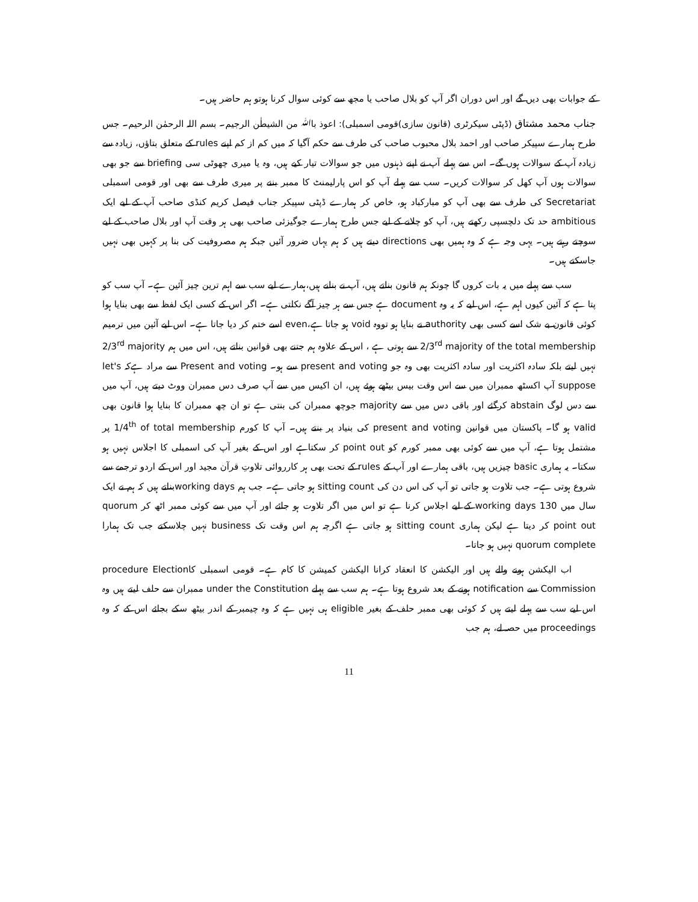کے جوابات بھی دیں گے اور اس دوران اگر آپ کو بلال صاحب یا مجھ سے کوئی سوال کرنا ہوتو ہم حاضر ہیں۔
جناب محمد مشتاق (ڈپٹی سیکرٹری (قانون سازی)قومی اسمبلی): اعوذ باﷲ من الشیطٰن الرجیم۔ بسم اللہ الرحمٰن الرحیم۔ جس طرح ہمارے سپیکر صاحب اور احمد بلال محبوب صاحب کی طرف سے حکم آگیا کہ میں کم از کم اپنے rules کے متعلق بتاؤں، زیادہ سے زیادہ آپ کے سوالات ہوں گے۔ اس سے پہلے آپ نے اپنے ذہنوں میں جو سوالات تیار کیے ہیں، وہ یا میری چھوٹی سی briefing سے جو بھی سوالات ہوں آپ کھل کر سوالات کریں۔ سب سے پہلے آپ کو اس پارلیمنٹ کا ممبر بننے پر میری طرف سے بھی اور قومی اسمبلی Secretariat کی طرف سے بھی آپ کو مبارکباد ہو، خاص کر ہمارے ڈپٹی سپیکر جناب فیصل کریم کنڈی صاحب آپ کے لیے ایک ambitious حد تک دلچسپی رکھتے ہیں، آپ کو چلانے کے لیے جس طرح ہمارے جوگیزئی صاحب بھی ہر وقت آپ اور بلال صاحب کے لیے سوچتے رہتے ہیں۔ یہی وجہ ہے کہ وہ ہمیں بھی directions دیتے ہیں کہ ہم یہاں ضرور آئیں جبکہ ہم مصروفیت کی بنا پر کہیں بھی نہیں جاسکتے ہیں۔
سب سے پہلے میں یہ بات کروں گا چونکہ ہم قانون بناتے ہیں، آپ نے بنانے ہیں،ہمارے لیے سب سے اہم ترین چیز آئین ہے۔ آپ سب کو پتا ہے کہ آئین کیوں اہم ہے، اس لیے کہ یہ وہ document ہے جس سے ہر چیز آگے نکلتی ہے۔ اگر اس کے کسی ایک لفظ سے بھی بنایا ہوا کوئی قانون بے شک اسے کسی بھی authority نے بنایا ہو تووہ void ہو جاتا ہے،even اسے ختم کر دیا جاتا ہے۔ اس لیے آئین میں ترمیم 2/3<sup>rd</sup> majority of the total membership سے ہوتی ہے ، اس کے علاوہ ہم جتنے بھی قوانین بناتے ہیں، اس میں ہم 2/3<sup>rd</sup> majority نہیں لیتے بلکہ سادہ اکثریت اور سادہ اکثریت بھی وہ جو present and voting سے ہو۔ Present and voting سے مراد ہےکہ let's suppose آپ اکسٹھ ممبران میں سے اس وقت بیس بیٹھے ہوئے ہیں، ان اکیس میں سے آپ صرف دس ممبران ووٹ دیتے ہیں، آپ میں سے دس لوگ abstain کرگئے اور باقی دس میں سے majority جوچھ ممبران کی بنتی ہے تو ان چھ ممبران کا بنایا ہوا قانون بھی valid ہو گا۔ پاکستان میں قوانین present and voting کی بنیاد پر بنتے ہیں۔ آپ کا کورم 1/4<sup>th</sup> of total membership پر مشتمل ہوتا ہے، آپ میں سے کوئی بھی ممبر کورم کو point out کر سکتاہے اور اس کے بغیر آپ کی اسمبلی کا اجلاس نہیں ہو سکتا۔ یہ ہماری basic چیزیں ہیں، باقی ہمارے اور آپ کے rules کے تحت بھی ہر کارروائی تلاوتِ قرآن مجید اور اس کے اردو ترجمے سے شروع ہوتی ہے۔ جب تلاوت ہو جاتی تو آپ کی اس دن کی sitting count ہو جاتی ہے۔ جب ہم working daysبناتے ہیں کہ ہم نے ایک سال میں 130 working days کے لیے اجلاس کرنا ہے تو اس میں اگر تلاوت ہو جائے اور آپ میں سے کوئی ممبر اٹھ کر quorum point out کر دیتا ہے لیکن ہماری sitting count ہو جاتی ہے اگرچہ ہم اس وقت تک business نہیں چلاسکتے جب تک ہمارا quorum complete نہیں ہو جاتا۔
اب الیکشن ہونے والے ہیں اور الیکشن کا انعقاد کرانا الیکشن کمیشن کا کام ہے۔ قومی اسمبلی کاprocedure Election Commission سے notification ہونے کے بعد شروع ہوتا ہے۔ ہم سب سے پہلے under the Constitution ممبران سے حلف لیتے ہیں وہ اس لیے سب سے پہلے لیتے ہیں کہ کوئی بھی ممبر حلف کے بغیر eligible ہی نہیں ہے کہ وہ چیمبر کے اندر بیٹھ سکے بجائے اس کے کہ وہ proceedings میں حصہ لے، ہم جب
11